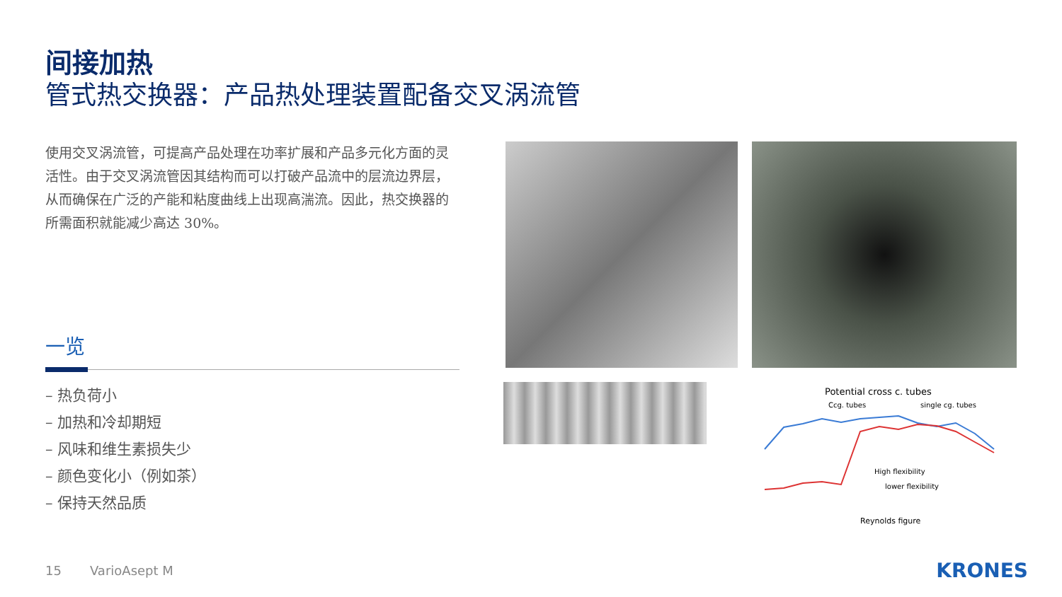间接加热
管式热交换器：产品热处理装置配备交叉涡流管
使用交叉涡流管，可提高产品处理在功率扩展和产品多元化方面的灵活性。由于交叉涡流管因其结构而可以打破产品流中的层流边界层，从而确保在广泛的产能和粘度曲线上出现高湍流。因此，热交换器的所需面积就能减少高达 30%。
一览
– 热负荷小
– 加热和冷却期短
– 风味和维生素损失少
– 颜色变化小（例如茶）
– 保持天然品质
Potential cross c. tubes
Ccg. tubes
single cg. tubes
High flexibility
lower flexibility
Reynolds figure
15 VarioAsept M KRONES